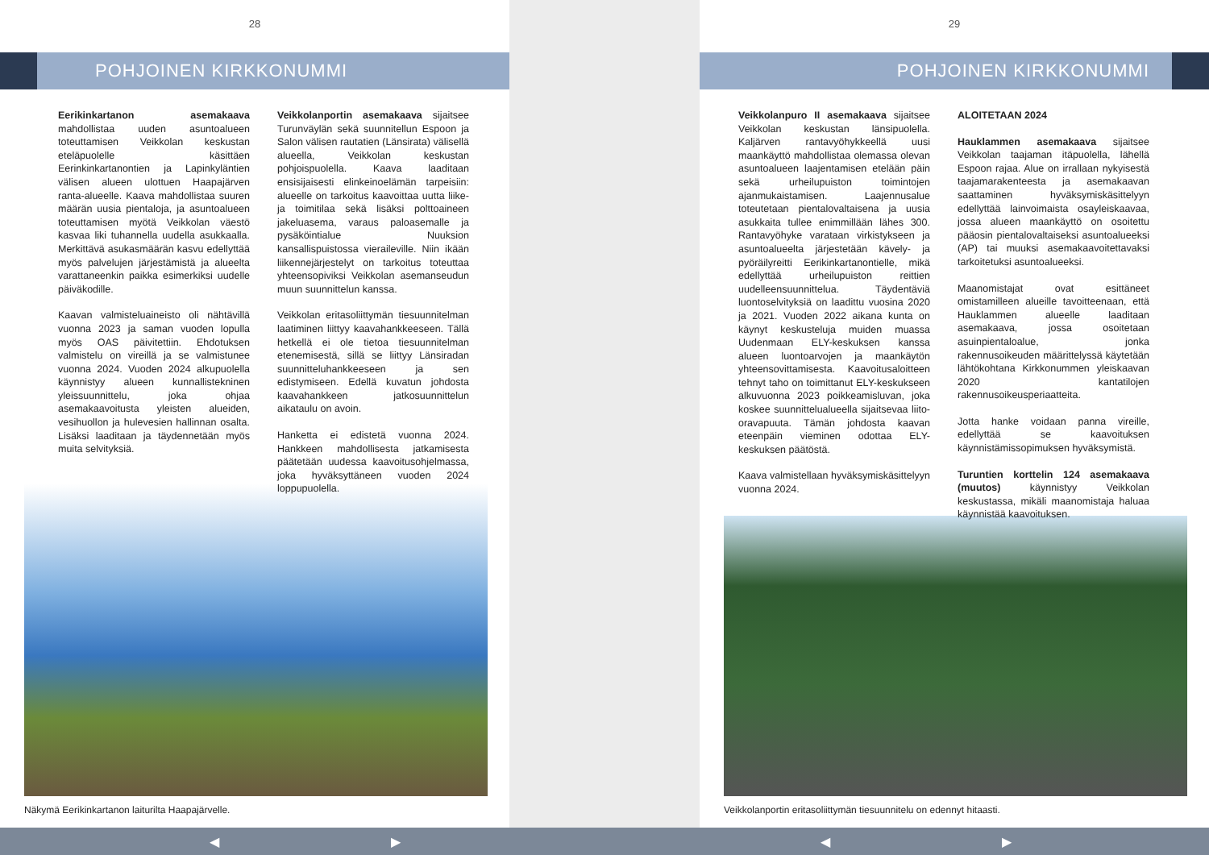28
POHJOINEN KIRKKONUMMI
Eerikinkartanon asemakaava mahdollistaa uuden asuntoalueen toteuttamisen Veikkolan keskustan eteläpuolelle käsittäen Eerinkinkartanontien ja Lapinkyläntien välisen alueen ulottuen Haapajärven ranta-alueelle. Kaava mahdollistaa suuren määrän uusia pientaloja, ja asuntoalueen toteuttamisen myötä Veikkolan väestö kasvaa liki tuhannella uudella asukkaalla. Merkittävä asukasmäärän kasvu edellyttää myös palvelujen järjestämistä ja alueelta varattaneenkin paikka esimerkiksi uudelle päiväkodille.
Kaavan valmisteluaineisto oli nähtävillä vuonna 2023 ja saman vuoden lopulla myös OAS päivitettiin. Ehdotuksen valmistelu on vireillä ja se valmistunee vuonna 2024. Vuoden 2024 alkupuolella käynnistyy alueen kunnallistekninen yleissuunnittelu, joka ohjaa asemakaavoitusta yleisten alueiden, vesihuollon ja hulevesien hallinnan osalta. Lisäksi laaditaan ja täydennetään myös muita selvityksiä.
Veikkolanportin asemakaava sijaitsee Turunväylän sekä suunnitellun Espoon ja Salon välisen rautatien (Länsirata) välisellä alueella, Veikkolan keskustan pohjoispuolella. Kaava laaditaan ensisijaisesti elinkeinoelämän tarpeisiin: alueelle on tarkoitus kaavoittaa uutta liike- ja toimitilaa sekä lisäksi polttoaineen jakeluasema, varaus paloasemalle ja pysäköintialue Nuuksion kansallispuistossa vieraileville. Niin ikään liikennejärjestelyt on tarkoitus toteuttaa yhteensopiviksi Veikkolan asemanseudun muun suunnittelun kanssa.
Veikkolan eritasoliittymän tiesuunnitelman laatiminen liittyy kaavahankkeeseen. Tällä hetkellä ei ole tietoa tiesuunnitelman etenemisestä, sillä se liittyy Länsiradan suunnitteluhankkeeseen ja sen edistymiseen. Edellä kuvatun johdosta kaavahankkeen jatkosuunnittelun aikataulu on avoin.
Hanketta ei edistetä vuonna 2024. Hankkeen mahdollisesta jatkamisesta päätetään uudessa kaavoitusohjelmassa, joka hyväksyttäneen vuoden 2024 loppupuolella.
Näkymä Eerikinkartanon laiturilta Haapajärvelle.
29
POHJOINEN KIRKKONUMMI
Veikkolanpuro II asemakaava sijaitsee Veikkolan keskustan länsipuolella. Kaljärven rantavyöhykkeellä uusi maankäyttö mahdollistaa olemassa olevan asuntoalueen laajentamisen etelään päin sekä urheilupuiston toimintojen ajanmukaistamisen. Laajennusalue toteutetaan pientalovaltaisena ja uusia asukkaita tullee enimmillään lähes 300. Rantavyöhyke varataan virkistykseen ja asuntoalueelta järjestetään kävely- ja pyöräilyreitti Eerikinkartanontielle, mikä edellyttää urheilupuiston reittien uudelleensuunnittelua. Täydentäviä luontoselvityksiä on laadittu vuosina 2020 ja 2021. Vuoden 2022 aikana kunta on käynyt keskusteluja muiden muassa Uudenmaan ELY-keskuksen kanssa alueen luontoarvojen ja maankäytön yhteensovittamisesta. Kaavoitusaloitteen tehnyt taho on toimittanut ELY-keskukseen alkuvuonna 2023 poikkeamisluvan, joka koskee suunnittelualueella sijaitsevaa liito-oravapuuta. Tämän johdosta kaavan eteenpäin vieminen odottaa ELY-keskuksen päätöstä.
Kaava valmistellaan hyväksymiskäsittelyyn vuonna 2024.
ALOITETAAN 2024
Hauklammen asemakaava sijaitsee Veikkolan taajaman itäpuolella, lähellä Espoon rajaa. Alue on irrallaan nykyisestä taajamarakenteesta ja asemakaavan saattaminen hyväksymiskäsittelyyn edellyttää lainvoimaista osayleiskaavaa, jossa alueen maankäyttö on osoitettu pääosin pientalovaltaiseksi asuntoalueeksi (AP) tai muuksi asemakaavoitettavaksi tarkoitetuksi asuntoalueeksi.
Maanomistajat ovat esittäneet omistamilleen alueille tavoitteenaan, että Hauklammen alueelle laaditaan asemakaava, jossa osoitetaan asuinpientaloalue, jonka rakennusoikeuden määrittelyssä käytetään lähtökohtana Kirkkonummen yleiskaavan 2020 kantatilojen rakennusoikeusperiaatteita.
Jotta hanke voidaan panna vireille, edellyttää se kaavoituksen käynnistämissopimuksen hyväksymistä.
Turuntien korttelin 124 asemakaava (muutos) käynnistyy Veikkolan keskustassa, mikäli maanomistaja haluaa käynnistää kaavoituksen.
Veikkolanportin eritasoliittymän tiesuunnitelu on edennyt hitaasti.
◀ ▶ ◀ ▶